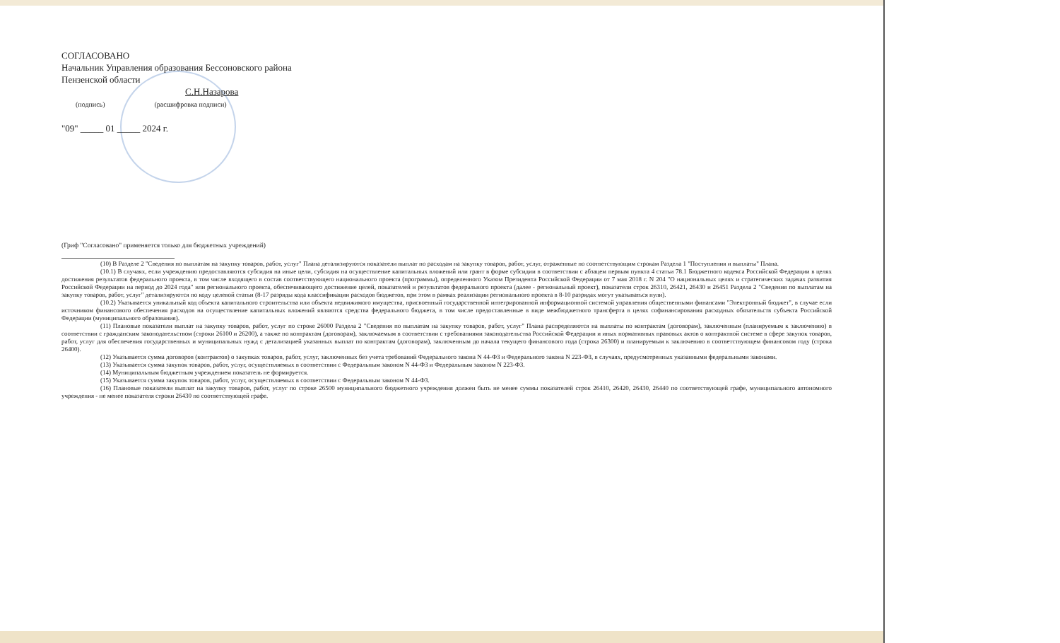СОГЛАСОВАНО
Начальник Управления образования Бессоновского района
Пензенской области
С.Н.Назарова
(подпись) (расшифровка подписи)
"09" _____ 01 _____ 2024 г.
(Гриф "Согласовано" применяется только для бюджетных учреждений)
(10) В Разделе 2 "Сведения по выплатам на закупку товаров, работ, услуг" Плана детализируются показатели выплат по расходам на закупку товаров, работ, услуг, отраженные по соответствующим строкам Раздела 1 "Поступления и выплаты" Плана.
(10.1) В случаях, если учреждению предоставляются субсидия на иные цели, субсидия на осуществление капитальных вложений или грант в форме субсидии в соответствии с абзацем первым пункта 4 статьи 78.1 Бюджетного кодекса Российской Федерации в целях достижения результатов федерального проекта, в том числе входящего в состав соответствующего национального проекта (программы), определенного Указом Президента Российской Федерации от 7 мая 2018 г. N 204 "О национальных целях и стратегических задачах развития Российской Федерации на период до 2024 года" или регионального проекта, обеспечивающего достижение целей, показателей и результатов федерального проекта (далее - региональный проект), показатели строк 26310, 26421, 26430 и 26451 Раздела 2 "Сведения по выплатам на закупку товаров, работ, услуг" детализируются по коду целевой статьи (8-17 разряды кода классификации расходов бюджетов, при этом в рамках реализации регионального проекта в 8-10 разрядах могут указываться нули).
(10.2) Указывается уникальный код объекта капитального строительства или объекта недвижимого имущества, присвоенный государственной интегрированной информационной системой управления общественными финансами "Электронный бюджет", в случае если источником финансового обеспечения расходов на осуществление капитальных вложений являются средства федерального бюджета, в том числе предоставленные в виде межбюджетного трансферта в целях софинансирования расходных обязательств субъекта Российской Федерации (муниципального образования).
(11) Плановые показатели выплат на закупку товаров, работ, услуг по строке 26000 Раздела 2 "Сведения по выплатам на закупку товаров, работ, услуг" Плана распределяются на выплаты по контрактам (договорам), заключенным (планируемым к заключению) в соответствии с гражданским законодательством (строки 26100 и 26200), а также по контрактам (договорам), заключаемым в соответствии с требованиями законодательства Российской Федерации и иных нормативных правовых актов о контрактной системе в сфере закупок товаров, работ, услуг для обеспечения государственных и муниципальных нужд с детализацией указанных выплат по контрактам (договорам), заключенным до начала текущего финансового года (строка 26300) и планируемым к заключению в соответствующем финансовом году (строка 26400).
(12) Указывается сумма договоров (контрактов) о закупках товаров, работ, услуг, заключенных без учета требований Федерального закона N 44-ФЗ и Федерального закона N 223-ФЗ, в случаях, предусмотренных указанными федеральными законами.
(13) Указывается сумма закупок товаров, работ, услуг, осуществляемых в соответствии с Федеральным законом N 44-ФЗ и Федеральным законом N 223-ФЗ.
(14) Муниципальным бюджетным учреждением показатель не формируется.
(15) Указывается сумма закупок товаров, работ, услуг, осуществляемых в соответствии с Федеральным законом N 44-ФЗ.
(16) Плановые показатели выплат на закупку товаров, работ, услуг по строке 26500 муниципального бюджетного учреждения должен быть не менее суммы показателей строк 26410, 26420, 26430, 26440 по соответствующей графе, муниципального автономного учреждения - не менее показателя строки 26430 по соответствующей графе.